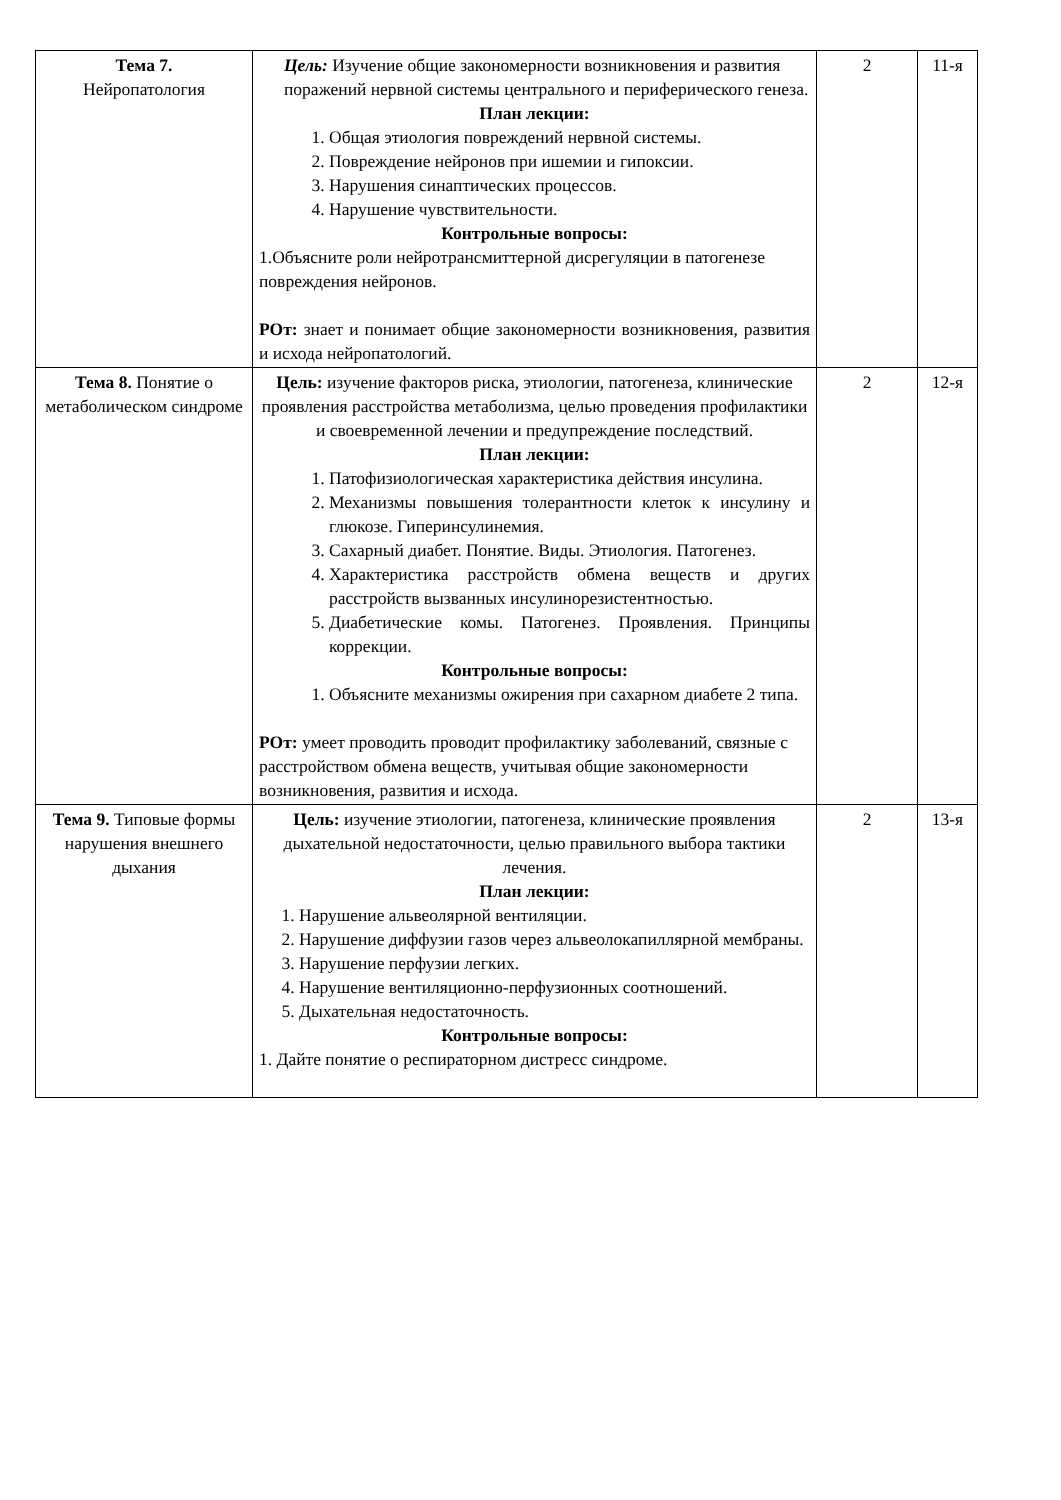| Тема 7. Нейропатология | Цель: Изучение общие закономерности возникновения и развития поражений нервной системы центрального и периферического генеза. План лекции: 1. Общая этиология повреждений нервной системы. 2. Повреждение нейронов при ишемии и гипоксии. 3. Нарушения синаптических процессов. 4. Нарушение чувствительности. Контрольные вопросы: 1.Объясните роли нейротрансмиттерной дисрегуляции в патогенезе повреждения нейронов. РОт: знает и понимает общие закономерности возникновения, развития и исхода нейропатологий. | 2 | 11-я |
| Тема 8. Понятие о метаболическом синдроме | Цель: изучение факторов риска, этиологии, патогенеза, клинические проявления расстройства метаболизма, целью проведения профилактики и своевременной лечении и предупреждение последствий. План лекции: 1. Патофизиологическая характеристика действия инсулина. 2. Механизмы повышения толерантности клеток к инсулину и глюкозе. Гиперинсулинемия. 3. Сахарный диабет. Понятие. Виды. Этиология. Патогенез. 4. Характеристика расстройств обмена веществ и других расстройств вызванных инсулинорезистентностью. 5. Диабетические комы. Патогенез. Проявления. Принципы коррекции. Контрольные вопросы: 1. Объясните механизмы ожирения при сахарном диабете 2 типа. РОт: умеет проводить проводит профилактику заболеваний, связные с расстройством обмена веществ, учитывая общие закономерности возникновения, развития и исхода. | 2 | 12-я |
| Тема 9. Типовые формы нарушения внешнего дыхания | Цель: изучение этиологии, патогенеза, клинические проявления дыхательной недостаточности, целью правильного выбора тактики лечения. План лекции: 1. Нарушение альвеолярной вентиляции. 2. Нарушение диффузии газов через альвеолокапиллярной мембраны. 3. Нарушение перфузии легких. 4. Нарушение вентиляционно-перфузионных соотношений. 5. Дыхательная недостаточность. Контрольные вопросы: 1. Дайте понятие о респираторном дистресс синдроме. | 2 | 13-я |